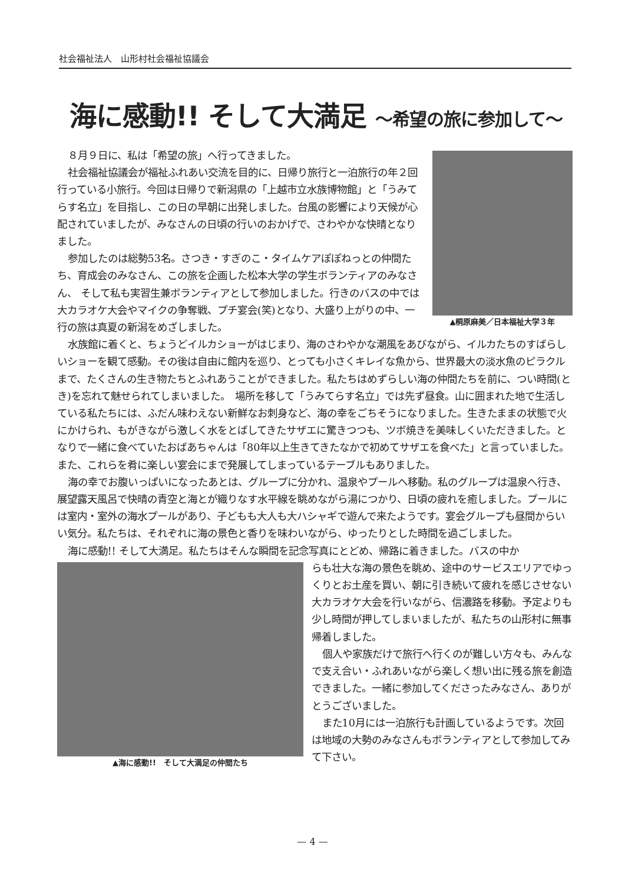社会福祉法人　山形村社会福祉協議会
海に感動!! そして大満足 ～希望の旅に参加して～
▲桐原麻美／日本福祉大学３年
８月９日に、私は「希望の旅」へ行ってきました。
社会福祉協議会が福祉ふれあい交流を目的に、日帰り旅行と一泊旅行の年２回行っている小旅行。今回は日帰りで新潟県の「上越市立水族博物館」と「うみてらす名立」を目指し、この日の早朝に出発しました。台風の影響により天候が心配されていましたが、みなさんの日頃の行いのおかげで、さわやかな快晴となりました。
参加したのは総勢53名。さつき・すぎのこ・タイムケアぽぽねっとの仲間たち、育成会のみなさん、この旅を企画した松本大学の学生ボランティアのみなさん、 そして私も実習生兼ボランティアとして参加しました。行きのバスの中では大カラオケ大会やマイクの争奪戦、プチ宴会(笑)となり、大盛り上がりの中、一行の旅は真夏の新潟をめざしました。
水族館に着くと、ちょうどイルカショーがはじまり、海のさわやかな潮風をあびながら、イルカたちのすばらしいショーを観て感動。その後は自由に館内を巡り、とっても小さくキレイな魚から、世界最大の淡水魚のピラクルまで、たくさんの生き物たちとふれあうことができました。私たちはめずらしい海の仲間たちを前に、つい時間(とき)を忘れて魅せられてしまいました。　場所を移して「うみてらす名立」では先ず昼食。山に囲まれた地で生活している私たちには、ふだん味わえない新鮮なお刺身など、海の幸をごちそうになりました。生きたままの状態で火にかけられ、もがきながら激しく水をとばしてきたサザエに驚きつつも、ツボ焼きを美味しくいただきました。となりで一緒に食べていたおばあちゃんは「80年以上生きてきたなかで初めてサザエを食べた」と言っていました。また、これらを肴に楽しい宴会にまで発展してしまっているテーブルもありました。
海の幸でお腹いっぱいになったあとは、グループに分かれ、温泉やプールへ移動。私のグループは温泉へ行き、展望露天風呂で快晴の青空と海とが織りなす水平線を眺めながら湯につかり、日頃の疲れを癒しました。プールには室内・室外の海水プールがあり、子どもも大人も大ハシャギで遊んで来たようです。宴会グループも昼間からいい気分。私たちは、それぞれに海の景色と香りを味わいながら、ゆったりとした時間を過ごしました。
海に感動!! そして大満足。私たちはそんな瞬間を記念写真にとどめ、帰路に着きました。バスの中か
▲海に感動!!　そして大満足の仲間たち
らも壮大な海の景色を眺め、途中のサービスエリアでゆっくりとお土産を買い、朝に引き続いて疲れを感じさせない大カラオケ大会を行いながら、信濃路を移動。予定よりも少し時間が押してしまいましたが、私たちの山形村に無事帰着しました。
個人や家族だけで旅行へ行くのが難しい方々も、みんなで支え合い・ふれあいながら楽しく想い出に残る旅を創造できました。一緒に参加してくださったみなさん、ありがとうございました。
また10月には一泊旅行も計画しているようです。次回は地域の大勢のみなさんもボランティアとして参加してみて下さい。
— 4 —